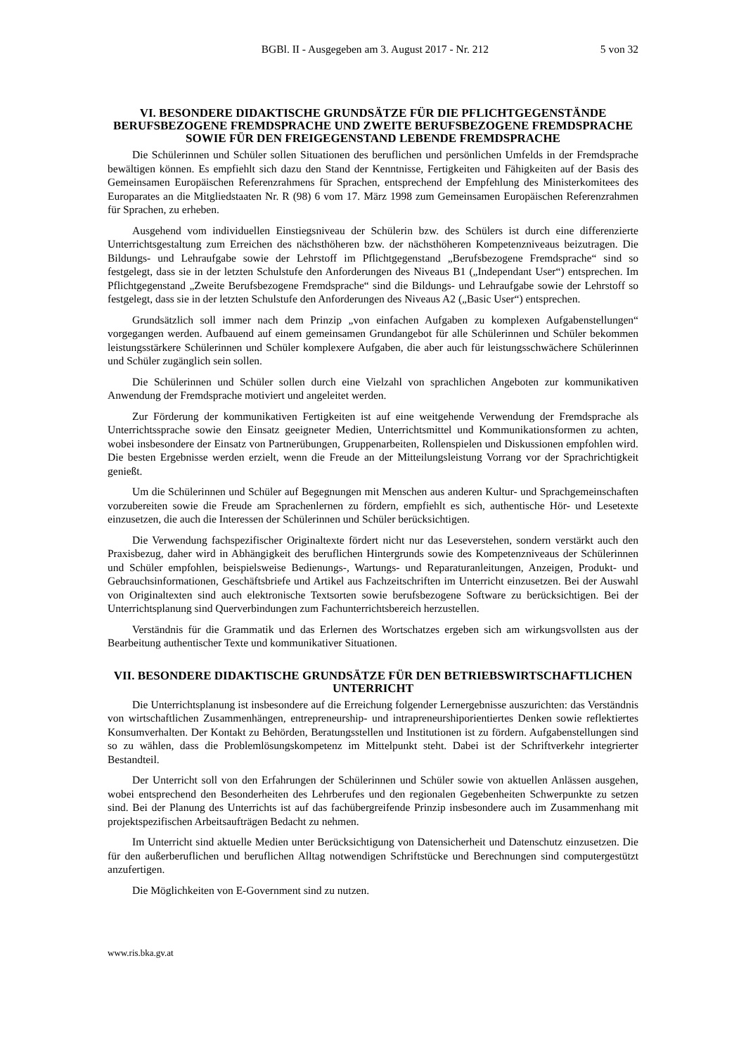BGBl. II - Ausgegeben am 3. August 2017 - Nr. 212 5 von 32
VI. BESONDERE DIDAKTISCHE GRUNDSÄTZE FÜR DIE PFLICHTGEGENSTÄNDE BERUFSBEZOGENE FREMDSPRACHE UND ZWEITE BERUFSBEZOGENE FREMDSPRACHE SOWIE FÜR DEN FREIGEGENSTAND LEBENDE FREMDSPRACHE
Die Schülerinnen und Schüler sollen Situationen des beruflichen und persönlichen Umfelds in der Fremdsprache bewältigen können. Es empfiehlt sich dazu den Stand der Kenntnisse, Fertigkeiten und Fähigkeiten auf der Basis des Gemeinsamen Europäischen Referenzrahmens für Sprachen, entsprechend der Empfehlung des Ministerkomitees des Europarates an die Mitgliedstaaten Nr. R (98) 6 vom 17. März 1998 zum Gemeinsamen Europäischen Referenzrahmen für Sprachen, zu erheben.
Ausgehend vom individuellen Einstiegsniveau der Schülerin bzw. des Schülers ist durch eine differenzierte Unterrichtsgestaltung zum Erreichen des nächsthöheren bzw. der nächsthöheren Kompetenzniveaus beizutragen. Die Bildungs- und Lehraufgabe sowie der Lehrstoff im Pflichtgegenstand „Berufsbezogene Fremdsprache“ sind so festgelegt, dass sie in der letzten Schulstufe den Anforderungen des Niveaus B1 („Independant User“) entsprechen. Im Pflichtgegenstand „Zweite Berufsbezogene Fremdsprache“ sind die Bildungs- und Lehraufgabe sowie der Lehrstoff so festgelegt, dass sie in der letzten Schulstufe den Anforderungen des Niveaus A2 („Basic User“) entsprechen.
Grundsätzlich soll immer nach dem Prinzip „von einfachen Aufgaben zu komplexen Aufgabenstellungen“ vorgegangen werden. Aufbauend auf einem gemeinsamen Grundangebot für alle Schülerinnen und Schüler bekommen leistungsstärkere Schülerinnen und Schüler komplexere Aufgaben, die aber auch für leistungsschwächere Schülerinnen und Schüler zugänglich sein sollen.
Die Schülerinnen und Schüler sollen durch eine Vielzahl von sprachlichen Angeboten zur kommunikativen Anwendung der Fremdsprache motiviert und angeleitet werden.
Zur Förderung der kommunikativen Fertigkeiten ist auf eine weitgehende Verwendung der Fremdsprache als Unterrichtssprache sowie den Einsatz geeigneter Medien, Unterrichtsmittel und Kommunikationsformen zu achten, wobei insbesondere der Einsatz von Partnerübungen, Gruppenarbeiten, Rollenspielen und Diskussionen empfohlen wird. Die besten Ergebnisse werden erzielt, wenn die Freude an der Mitteilungsleistung Vorrang vor der Sprachrichtigkeit genießt.
Um die Schülerinnen und Schüler auf Begegnungen mit Menschen aus anderen Kultur- und Sprachgemeinschaften vorzubereiten sowie die Freude am Sprachenlernen zu fördern, empfiehlt es sich, authentische Hör- und Lesetexte einzusetzen, die auch die Interessen der Schülerinnen und Schüler berücksichtigen.
Die Verwendung fachspezifischer Originaltexte fördert nicht nur das Leseverstehen, sondern verstärkt auch den Praxisbezug, daher wird in Abhängigkeit des beruflichen Hintergrunds sowie des Kompetenzniveaus der Schülerinnen und Schüler empfohlen, beispielsweise Bedienungs-, Wartungs- und Reparaturanleitungen, Anzeigen, Produkt- und Gebrauchsinformationen, Geschäftsbriefe und Artikel aus Fachzeitschriften im Unterricht einzusetzen. Bei der Auswahl von Originaltexten sind auch elektronische Textsorten sowie berufsbezogene Software zu berücksichtigen. Bei der Unterrichtsplanung sind Querverbindungen zum Fachunterrichtsbereich herzustellen.
Verständnis für die Grammatik und das Erlernen des Wortschatzes ergeben sich am wirkungsvollsten aus der Bearbeitung authentischer Texte und kommunikativer Situationen.
VII. BESONDERE DIDAKTISCHE GRUNDSÄTZE FÜR DEN BETRIEBSWIRTSCHAFTLICHEN UNTERRICHT
Die Unterrichtsplanung ist insbesondere auf die Erreichung folgender Lernergebnisse auszurichten: das Verständnis von wirtschaftlichen Zusammenhängen, entrepreneurship- und intrapreneurshiporientiertes Denken sowie reflektiertes Konsumverhalten. Der Kontakt zu Behörden, Beratungsstellen und Institutionen ist zu fördern. Aufgabenstellungen sind so zu wählen, dass die Problemlösungskompetenz im Mittelpunkt steht. Dabei ist der Schriftverkehr integrierter Bestandteil.
Der Unterricht soll von den Erfahrungen der Schülerinnen und Schüler sowie von aktuellen Anlässen ausgehen, wobei entsprechend den Besonderheiten des Lehrberufes und den regionalen Gegebenheiten Schwerpunkte zu setzen sind. Bei der Planung des Unterrichts ist auf das fachübergreifende Prinzip insbesondere auch im Zusammenhang mit projektspezifischen Arbeitsaufträgen Bedacht zu nehmen.
Im Unterricht sind aktuelle Medien unter Berücksichtigung von Datensicherheit und Datenschutz einzusetzen. Die für den außerberuflichen und beruflichen Alltag notwendigen Schriftstücke und Berechnungen sind computergestützt anzufertigen.
Die Möglichkeiten von E-Government sind zu nutzen.
www.ris.bka.gv.at